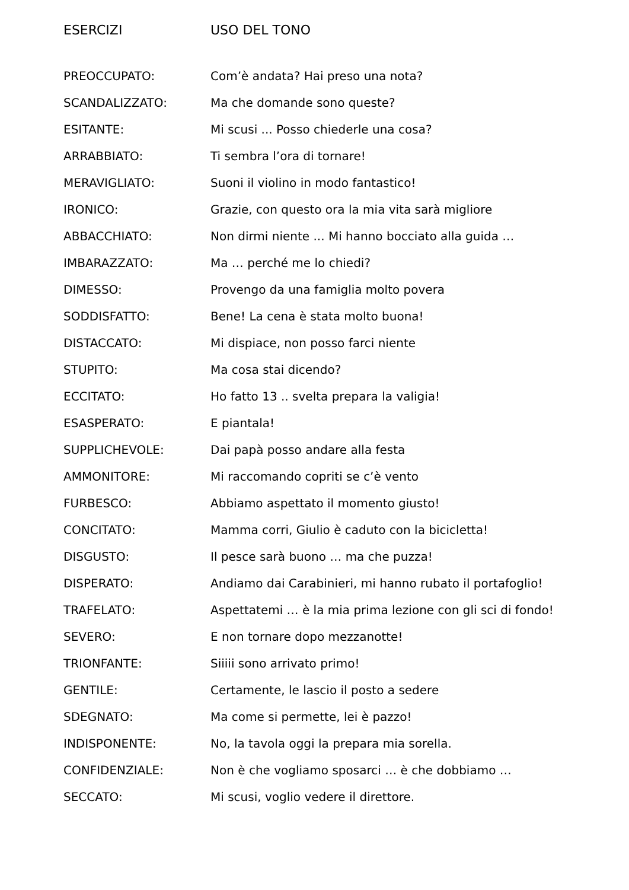ESERCIZI USO DEL TONO
| PREOCCUPATO: | Com’è andata? Hai preso una nota? |
| SCANDALIZZATO: | Ma che domande sono queste? |
| ESITANTE: | Mi scusi ... Posso chiederle una cosa? |
| ARRABBIATO: | Ti sembra l’ora di tornare! |
| MERAVIGLIATO: | Suoni il violino in modo fantastico! |
| IRONICO: | Grazie, con questo ora la mia vita sarà migliore |
| ABBACCHIATO: | Non dirmi niente ... Mi hanno bocciato alla guida … |
| IMBARAZZATO: | Ma … perché me lo chiedi? |
| DIMESSO: | Provengo da una famiglia molto povera |
| SODDISFATTO: | Bene! La cena è stata molto buona! |
| DISTACCATO: | Mi dispiace, non posso farci niente |
| STUPITO: | Ma cosa stai dicendo? |
| ECCITATO: | Ho fatto 13 .. svelta prepara la valigia! |
| ESASPERATO: | E piantala! |
| SUPPLICHEVOLE: | Dai papà posso andare alla festa |
| AMMONITORE: | Mi raccomando copriti se c’è vento |
| FURBESCO: | Abbiamo aspettato il momento giusto! |
| CONCITATO: | Mamma corri, Giulio è caduto con la bicicletta! |
| DISGUSTO: | Il pesce sarà buono … ma che puzza! |
| DISPERATO: | Andiamo dai Carabinieri, mi hanno rubato il portafoglio! |
| TRAFELATO: | Aspettatemi … è la mia prima lezione con gli sci di fondo! |
| SEVERO: | E non tornare dopo mezzanotte! |
| TRIONFANTE: | Siiiii sono arrivato primo! |
| GENTILE: | Certamente, le lascio il posto a sedere |
| SDEGNATO: | Ma come si permette, lei è pazzo! |
| INDISPONENTE: | No, la tavola oggi la prepara mia sorella. |
| CONFIDENZIALE: | Non è che vogliamo sposarci … è che dobbiamo … |
| SECCATO: | Mi scusi, voglio vedere il direttore. |